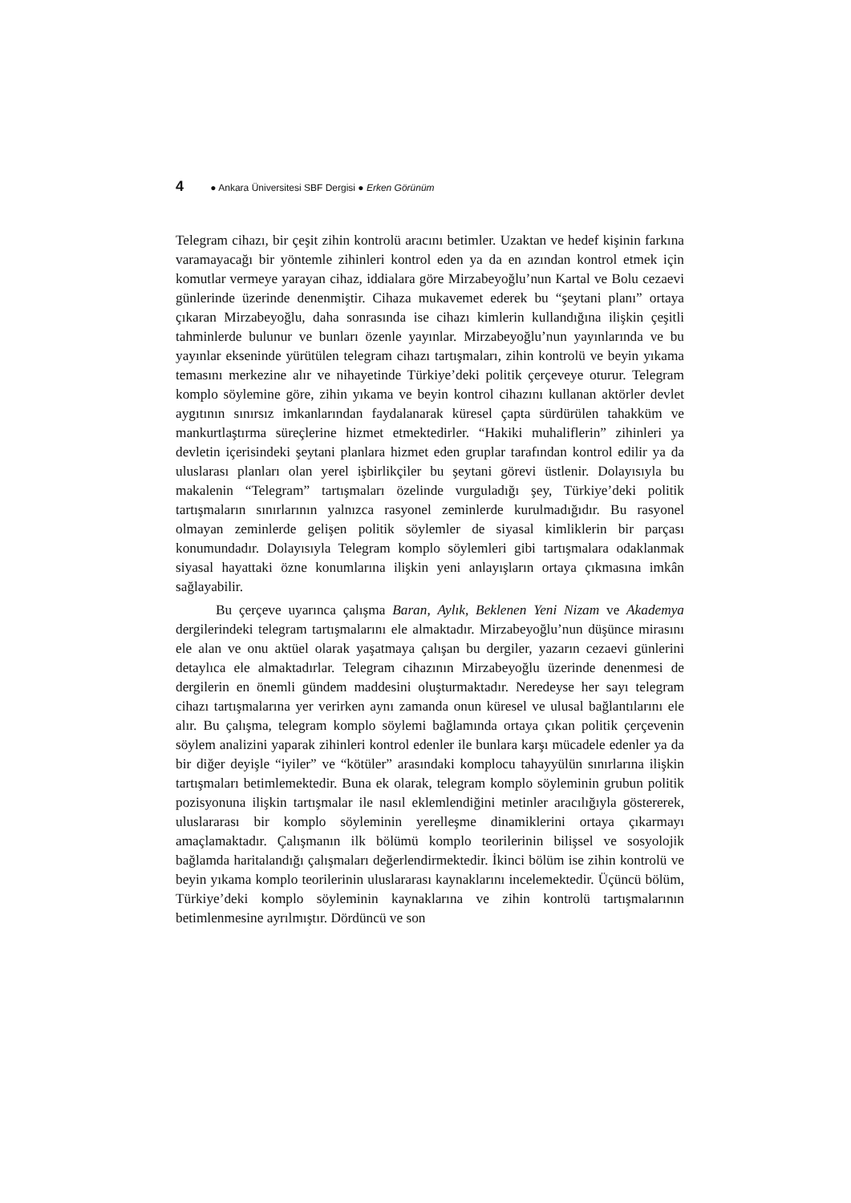4 ● Ankara Üniversitesi SBF Dergisi ● Erken Görünüm
Telegram cihazı, bir çeşit zihin kontrolü aracını betimler. Uzaktan ve hedef kişinin farkına varamayacağı bir yöntemle zihinleri kontrol eden ya da en azından kontrol etmek için komutlar vermeye yarayan cihaz, iddialara göre Mirzabeyoğlu’nun Kartal ve Bolu cezaevi günlerinde üzerinde denenmiştir. Cihaza mukavemet ederek bu “şeytani planı” ortaya çıkaran Mirzabeyoğlu, daha sonrasında ise cihazı kimlerin kullandığına ilişkin çeşitli tahminlerde bulunur ve bunları özenle yayınlar. Mirzabeyoğlu’nun yayınlarında ve bu yayınlar ekseninde yürütülen telegram cihazı tartışmaları, zihin kontrolü ve beyin yıkama temasını merkezine alır ve nihayetinde Türkiye’deki politik çerçeveye oturur. Telegram komplo söylemine göre, zihin yıkama ve beyin kontrol cihazını kullanan aktörler devlet aygıtının sınırsız imkanlarından faydalanarak küresel çapta sürdürülen tahakküm ve mankurtlaştırma süreçlerine hizmet etmektedirler. “Hakiki muhaliflerin” zihinleri ya devletin içerisindeki şeytani planlara hizmet eden gruplar tarafından kontrol edilir ya da uluslarası planları olan yerel işbirlikçiler bu şeytani görevi üstlenir. Dolayısıyla bu makalenin “Telegram” tartışmaları özelinde vurguladığı şey, Türkiye’deki politik tartışmaların sınırlarının yalnızca rasyonel zeminlerde kurulmadığıdır. Bu rasyonel olmayan zeminlerde gelişen politik söylemler de siyasal kimliklerin bir parçası konumundadır. Dolayısıyla Telegram komplo söylemleri gibi tartışmalara odaklanmak siyasal hayattaki özne konumlarına ilişkin yeni anlayışların ortaya çıkmasına imkân sağlayabilir.
Bu çerçeve uyarınca çalışma Baran, Aylık, Beklenen Yeni Nizam ve Akademya dergilerindeki telegram tartışmalarını ele almaktadır. Mirzabeyoğlu’nun düşünce mirasını ele alan ve onu aktüel olarak yaşatmaya çalışan bu dergiler, yazarın cezaevi günlerini detaylıca ele almaktadırlar. Telegram cihazının Mirzabeyoğlu üzerinde denenmesi de dergilerin en önemli gündem maddesini oluşturmaktadır. Neredeyse her sayı telegram cihazı tartışmalarına yer verirken aynı zamanda onun küresel ve ulusal bağlantılarını ele alır. Bu çalışma, telegram komplo söylemi bağlamında ortaya çıkan politik çerçevenin söylem analizini yaparak zihinleri kontrol edenler ile bunlara karşı mücadele edenler ya da bir diğer deyişle “iyiler” ve “kötüler” arasındaki komplocu tahayyülün sınırlarına ilişkin tartışmaları betimlemektedir. Buna ek olarak, telegram komplo söyleminin grubun politik pozisyonuna ilişkin tartışmalar ile nasıl eklemlendiğini metinler aracılığıyla göstererek, uluslararası bir komplo söyleminin yerelleşme dinamiklerini ortaya çıkarmayı amaçlamaktadır. Çalışmanın ilk bölümü komplo teorilerinin bilişsel ve sosyolojik bağlamda haritalandığı çalışmaları değerlendirmektedir. İkinci bölüm ise zihin kontrolü ve beyin yıkama komplo teorilerinin uluslararası kaynaklarını incelemektedir. Üçüncü bölüm, Türkiye’deki komplo söyleminin kaynaklarına ve zihin kontrolü tartışmalarının betimlenmesine ayrılmıştır. Dördüncü ve son